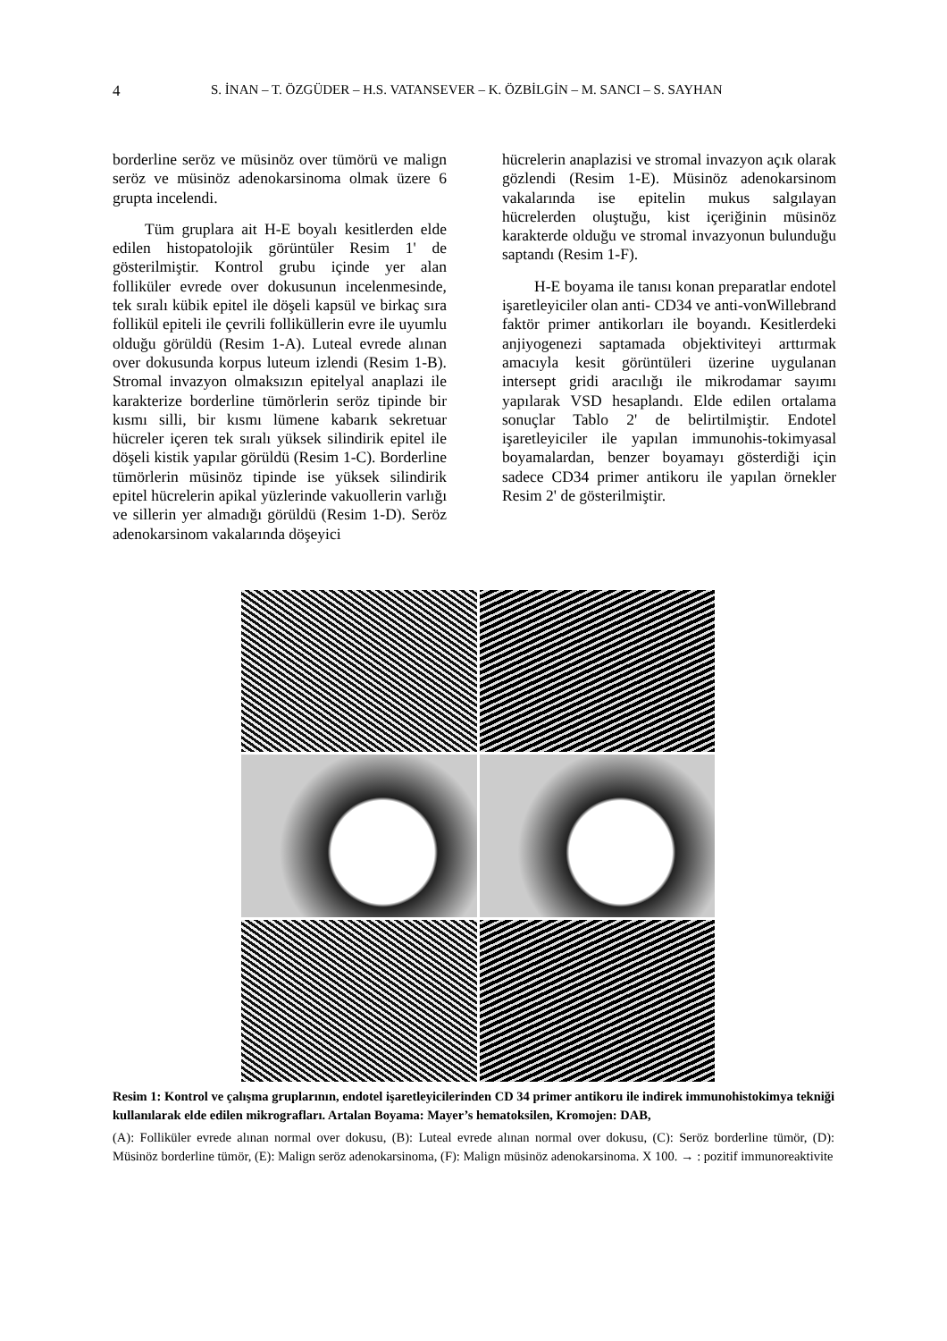4 S. İNAN – T. ÖZGÜDER – H.S. VATANSEVER – K. ÖZBİLGİN – M. SANCI – S. SAYHAN
borderline seröz ve müsinöz over tümörü ve malign seröz ve müsinöz adenokarsinoma olmak üzere 6 grupta incelendi.
Tüm gruplara ait H-E boyalı kesitlerden elde edilen histopatolojik görüntüler Resim 1' de gösterilmiştir. Kontrol grubu içinde yer alan folliküler evrede over dokusunun incelenmesinde, tek sıralı kübik epitel ile döşeli kapsül ve birkaç sıra follikül epiteli ile çevrili folliküllerin evre ile uyumlu olduğu görüldü (Resim 1-A). Luteal evrede alınan over dokusunda korpus luteum izlendi (Resim 1-B). Stromal invazyon olmaksızın epitelyal anaplazi ile karakterize borderline tümörlerin seröz tipinde bir kısmı silli, bir kısmı lümene kabarık sekretuar hücreler içeren tek sıralı yüksek silindirik epitel ile döşeli kistik yapılar görüldü (Resim 1-C). Borderline tümörlerin müsinöz tipinde ise yüksek silindirik epitel hücrelerin apikal yüzlerinde vakuollerin varlığı ve sillerin yer almadığı görüldü (Resim 1-D). Seröz adenokarsinom vakalarında döşeyici
hücrelerin anaplazisi ve stromal invazyon açık olarak gözlendi (Resim 1-E). Müsinöz adenokarsinom vakalarında ise epitelin mukus salgılayan hücrelerden oluştuğu, kist içeriğinin müsinöz karakterde olduğu ve stromal invazyonun bulunduğu saptandı (Resim 1-F).
H-E boyama ile tanısı konan preparatlar endotel işaretleyiciler olan anti- CD34 ve anti-vonWillebrand faktör primer antikorları ile boyandı. Kesitlerdeki anjiyogenezi saptamada objektiviteyi arttırmak amacıyla kesit görüntüleri üzerine uygulanan intersept gridi aracılığı ile mikrodamar sayımı yapılarak VSD hesaplandı. Elde edilen ortalama sonuçlar Tablo 2' de belirtilmiştir. Endotel işaretleyiciler ile yapılan immunohis-tokimyasal boyamalardan, benzer boyamayı gösterdiği için sadece CD34 primer antikoru ile yapılan örnekler Resim 2' de gösterilmiştir.
Resim 1: Kontrol ve çalışma gruplarının, endotel işaretleyicilerinden CD 34 primer antikoru ile indirek immunohistokimya tekniği kullanılarak elde edilen mikrografları. Artalan Boyama: Mayer’s hematoksilen, Kromojen: DAB,
(A): Folliküler evrede alınan normal over dokusu, (B): Luteal evrede alınan normal over dokusu, (C): Seröz borderline tümör, (D): Müsinöz borderline tümör, (E): Malign seröz adenokarsinoma, (F): Malign müsinöz adenokarsinoma. X 100. → : pozitif immunoreaktivite